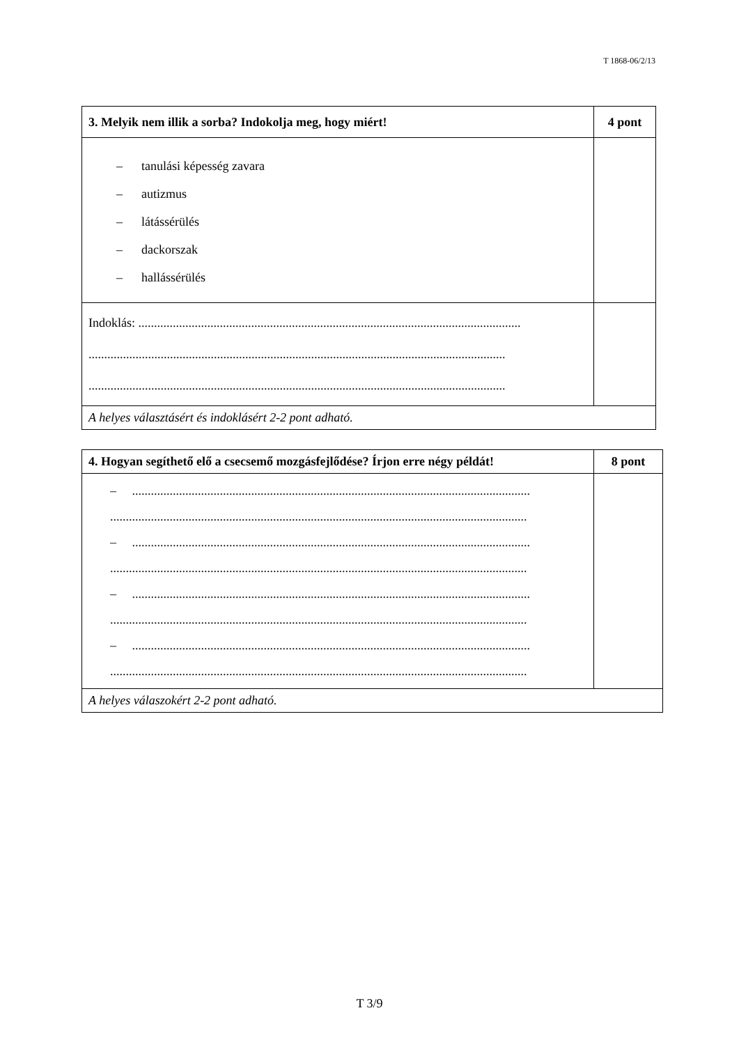T 1868-06/2/13
| 3. Melyik nem illik a sorba? Indokolja meg, hogy miért! | 4 pont |
| – tanulási képesség zavara – autizmus – látássérülés – dackorszak – hallássérülés | |
| Indoklás: .......................................................................................................................... ..................................................................................................................................... ..................................................................................................................................... | |
| A helyes választásért és indoklásért 2-2 pont adható. | |
| 4. Hogyan segíthető elő a csecsemő mozgásfejlődése? Írjon erre négy példát! | 8 pont |
| – ............................................................................................................................... ..................................................................................................................................... – ............................................................................................................................... ..................................................................................................................................... – ............................................................................................................................... ..................................................................................................................................... – ............................................................................................................................... ..................................................................................................................................... | |
| A helyes válaszokért 2-2 pont adható. | |
T 3/9